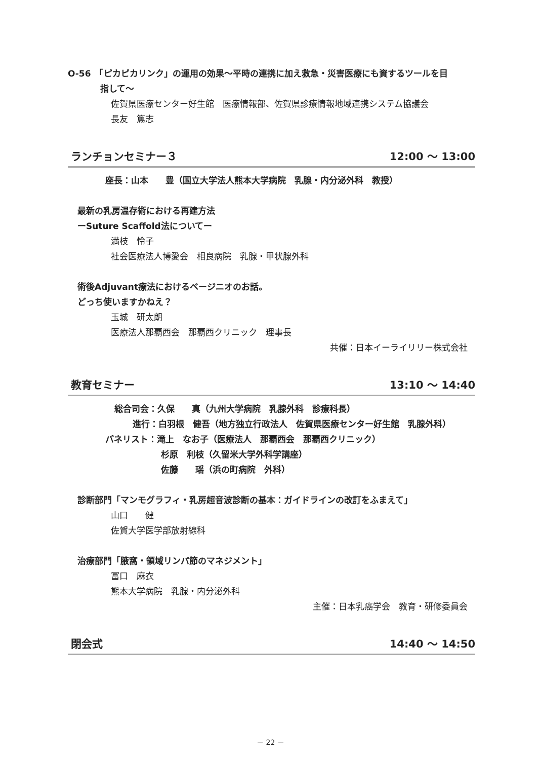O-56　「ピカピカリンク」の運用の効果～平時の連携に加え救急・災害医療にも資するツールを目
指して～
佐賀県医療センター好生館　医療情報部、佐賀県診療情報地域連携システム協議会
長友　篤志
ランチョンセミナー３ 12:00 ～ 13:00
座長：山本　　豊（国立大学法人熊本大学病院　乳腺・内分泌外科　教授）
最新の乳房温存術における再建方法
ーSuture Scaffold法についてー
満枝　怜子
社会医療法人博愛会　相良病院　乳腺・甲状腺外科
術後Adjuvant療法におけるベージニオのお話。
どっち使いますかねえ？
玉城　研太朗
医療法人那覇西会　那覇西クリニック　理事長
共催：日本イーライリリー株式会社
教育セミナー 13:10 ～ 14:40
総合司会：久保　　真（九州大学病院　乳腺外科　診療科長）
進行：白羽根　健吾（地方独立行政法人　佐賀県医療センター好生館　乳腺外科）
パネリスト：滝上　なお子（医療法人　那覇西会　那覇西クリニック）
杉原　利枝（久留米大学外科学講座）
佐藤　　瑶（浜の町病院　外科）
診断部門「マンモグラフィ・乳房超音波診断の基本：ガイドラインの改訂をふまえて」
山口　　健
佐賀大学医学部放射線科
治療部門「腋窩・領域リンパ節のマネジメント」
冨口　麻衣
熊本大学病院　乳腺・内分泌外科
主催：日本乳癌学会　教育・研修委員会
閉会式 14:40 ～ 14:50
－ 22 －